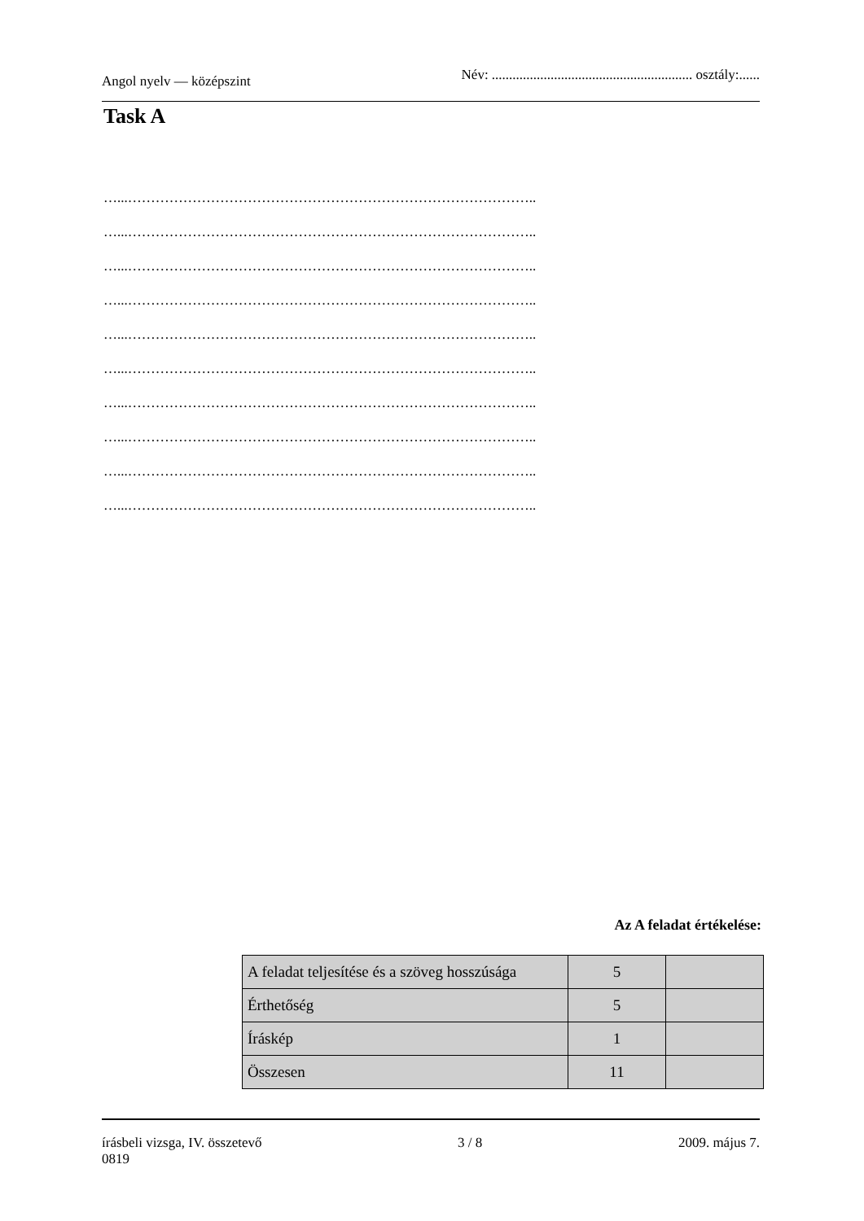Angol nyelv — középszint Név: .......................................................... osztály:......
Task A
…...……………………………………………………………………………..
…...……………………………………………………………………………..
…...……………………………………………………………………………..
…...……………………………………………………………………………..
…...……………………………………………………………………………..
…...……………………………………………………………………………..
…...……………………………………………………………………………..
…...……………………………………………………………………………..
…...……………………………………………………………………………..
…...……………………………………………………………………………..
Az A feladat értékelése:
| A feladat teljesítése és a szöveg hosszúsága | 5 | |
| Érthetőség | 5 | |
| Íráskép | 1 | |
| Összesen | 11 | |
írásbeli vizsga, IV. összetevő
0819 3 / 8 2009. május 7.